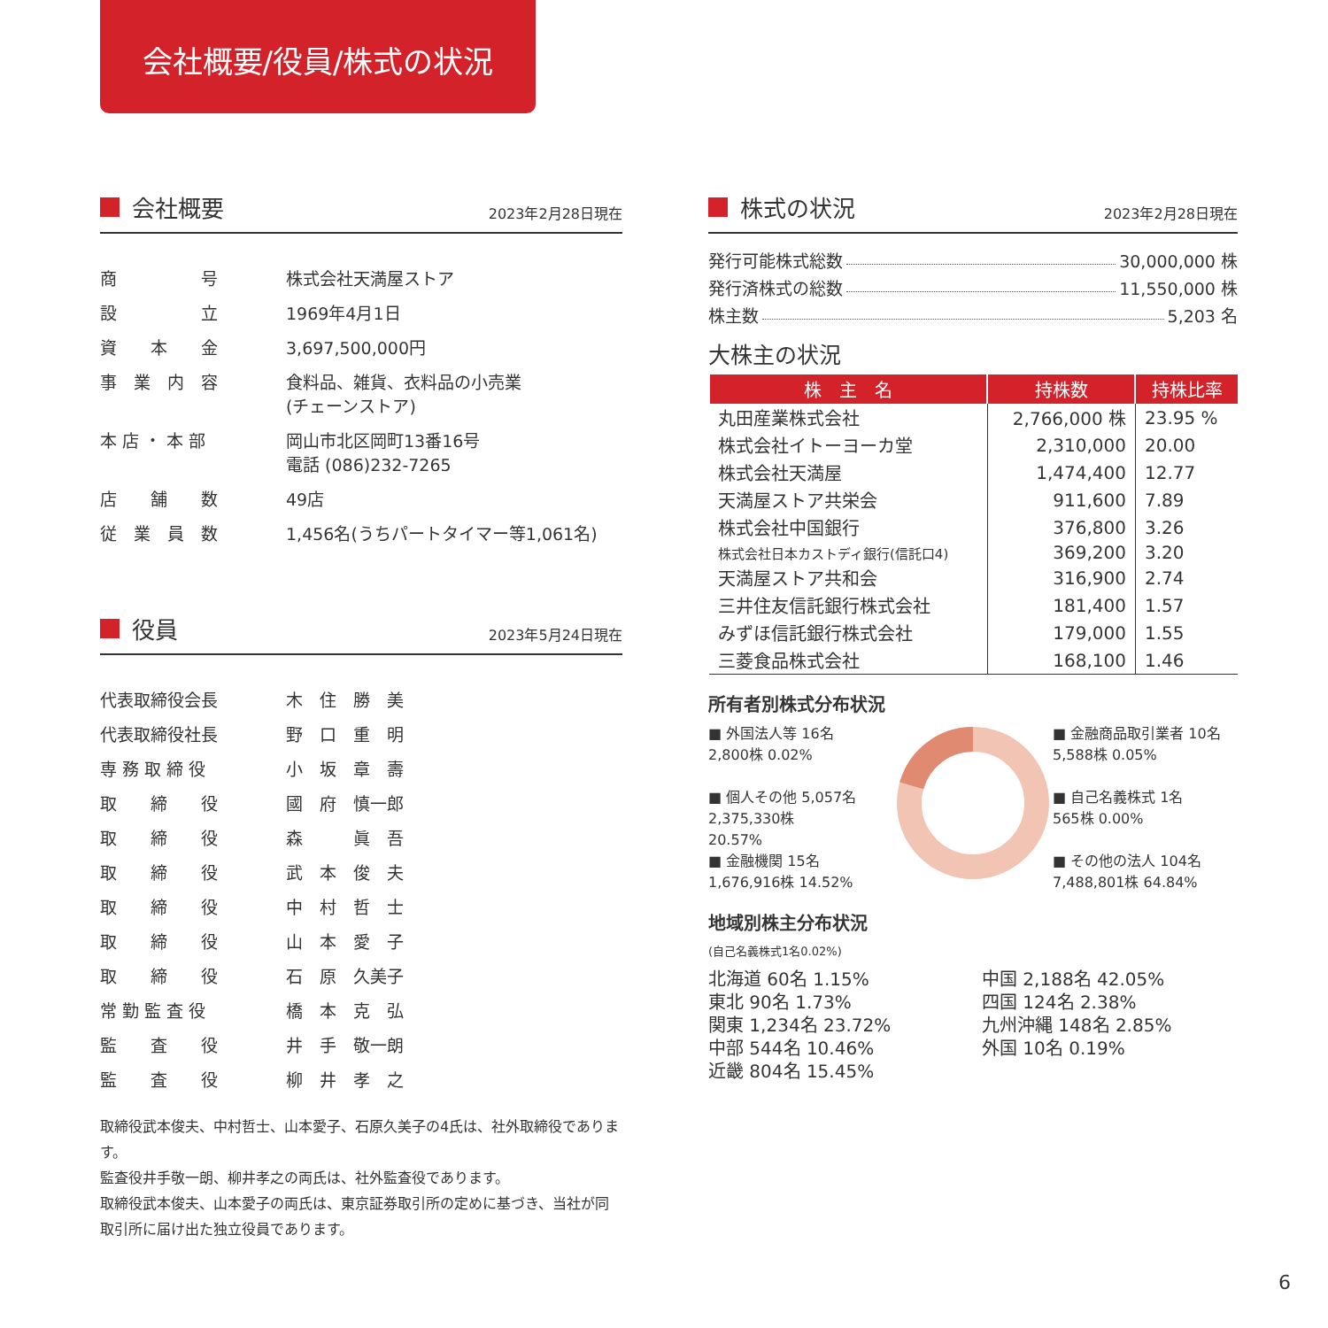会社概要/役員/株式の状況
会社概要 2023年2月28日現在
| 商 号 | 株式会社天満屋ストア |
| 設 立 | 1969年4月1日 |
| 資 本 金 | 3,697,500,000円 |
| 事 業 内 容 | 食料品、雑貨、衣料品の小売業 (チェーンストア) |
| 本 店 ・ 本 部 | 岡山市北区岡町13番16号 電話 (086)232-7265 |
| 店 舗 数 | 49店 |
| 従 業 員 数 | 1,456名(うちパートタイマー等1,061名) |
役員 2023年5月24日現在
| 代表取締役会長 | 木 住 勝 美 |
| 代表取締役社長 | 野 口 重 明 |
| 専 務 取 締 役 | 小 坂 章 壽 |
| 取 締 役 | 國 府 慎一郎 |
| 取 締 役 | 森 眞 吾 |
| 取 締 役 | 武 本 俊 夫 |
| 取 締 役 | 中 村 哲 士 |
| 取 締 役 | 山 本 愛 子 |
| 取 締 役 | 石 原 久美子 |
| 常 勤 監 査 役 | 橋 本 克 弘 |
| 監 査 役 | 井 手 敬一朗 |
| 監 査 役 | 柳 井 孝 之 |
取締役武本俊夫、中村哲士、山本愛子、石原久美子の4氏は、社外取締役であります。
監査役井手敬一朗、柳井孝之の両氏は、社外監査役であります。
取締役武本俊夫、山本愛子の両氏は、東京証券取引所の定めに基づき、当社が同取引所に届け出た独立役員であります。
株式の状況 2023年2月28日現在
発行可能株式総数 30,000,000 株
発行済株式の総数 11,550,000 株
株主数 5,203 名
大株主の状況
| 株 主 名 | 持株数 | 持株比率 |
| --- | --- | --- |
| 丸田産業株式会社 | 2,766,000 株 | 23.95 % |
| 株式会社イトーヨーカ堂 | 2,310,000 | 20.00 |
| 株式会社天満屋 | 1,474,400 | 12.77 |
| 天満屋ストア共栄会 | 911,600 | 7.89 |
| 株式会社中国銀行 | 376,800 | 3.26 |
| 株式会社日本カストディ銀行(信託口4) | 369,200 | 3.20 |
| 天満屋ストア共和会 | 316,900 | 2.74 |
| 三井住友信託銀行株式会社 | 181,400 | 1.57 |
| みずほ信託銀行株式会社 | 179,000 | 1.55 |
| 三菱食品株式会社 | 168,100 | 1.46 |
所有者別株式分布状況
■ 外国法人等 16名
2,800株 0.02%
■ 個人その他 5,057名
2,375,330株
20.57%
■ 金融機関 15名
1,676,916株 14.52%
■ 金融商品取引業者 10名
5,588株 0.05%
■ 自己名義株式 1名
565株 0.00%
■ その他の法人 104名
7,488,801株 64.84%
地域別株主分布状況
(自己名義株式1名0.02%)
北海道 60名 1.15%
東北 90名 1.73%
関東 1,234名 23.72%
中部 544名 10.46%
近畿 804名 15.45%
中国 2,188名 42.05%
四国 124名 2.38%
九州沖縄 148名 2.85%
外国 10名 0.19%
6